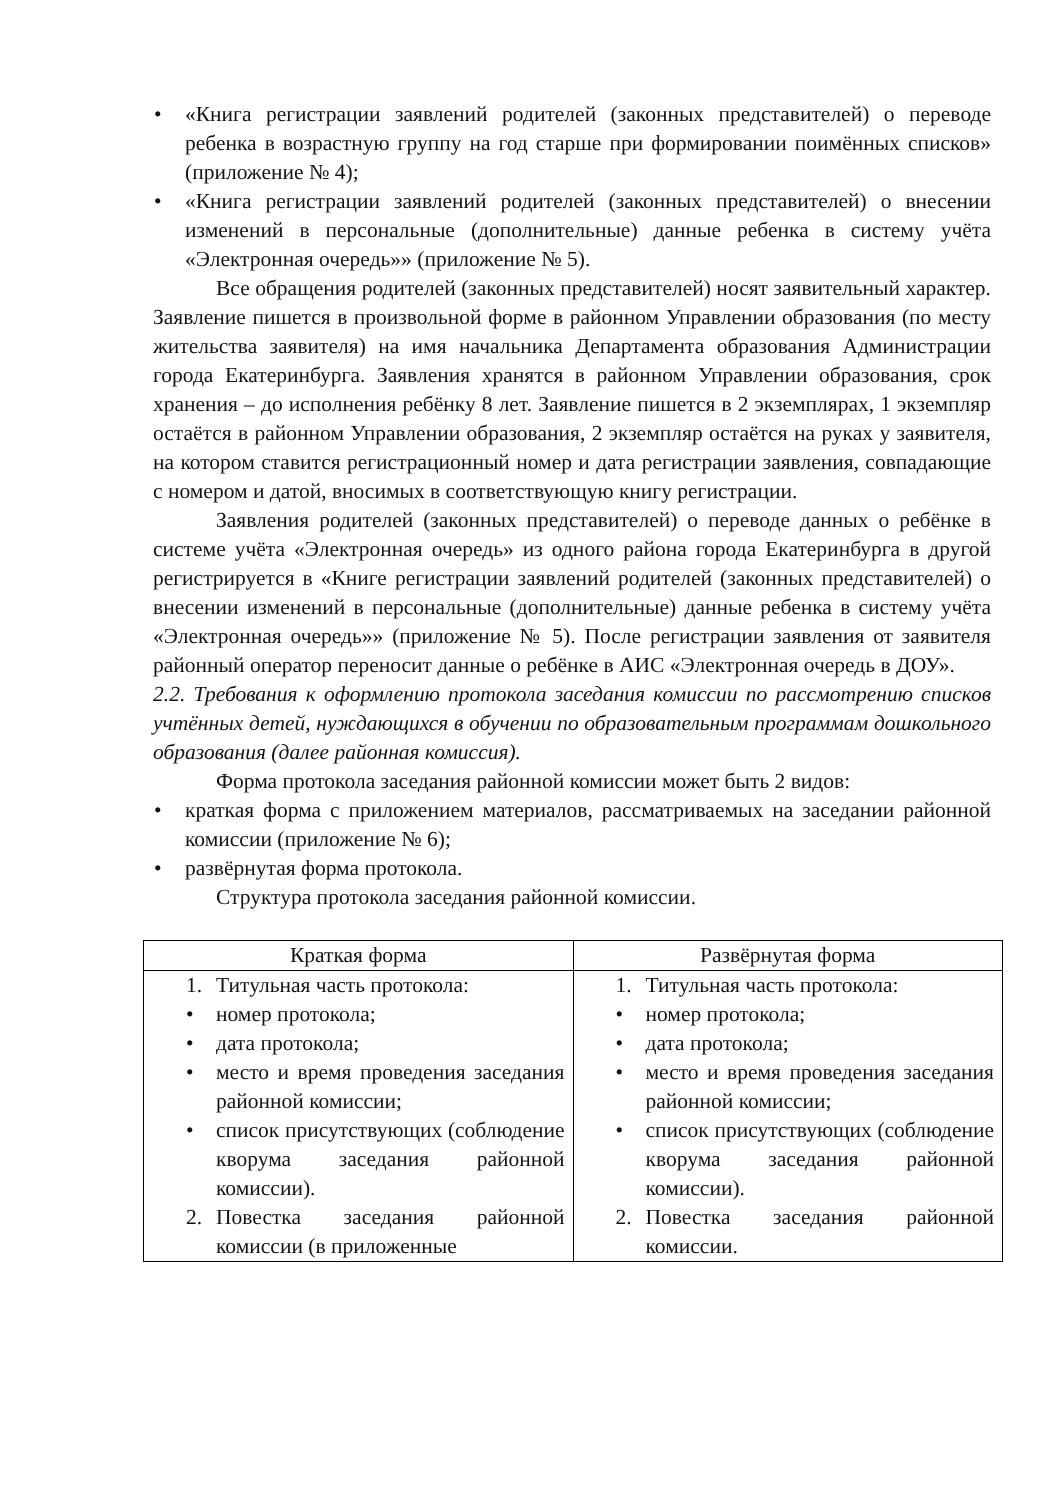• «Книга регистрации заявлений родителей (законных представителей) о переводе ребенка в возрастную группу на год старше при формировании поимённых списков» (приложение № 4);
• «Книга регистрации заявлений родителей (законных представителей) о внесении изменений в персональные (дополнительные) данные ребенка в систему учёта «Электронная очередь»» (приложение № 5).
Все обращения родителей (законных представителей) носят заявительный характер. Заявление пишется в произвольной форме в районном Управлении образования (по месту жительства заявителя) на имя начальника Департамента образования Администрации города Екатеринбурга. Заявления хранятся в районном Управлении образования, срок хранения – до исполнения ребёнку 8 лет. Заявление пишется в 2 экземплярах, 1 экземпляр остаётся в районном Управлении образования, 2 экземпляр остаётся на руках у заявителя, на котором ставится регистрационный номер и дата регистрации заявления, совпадающие с номером и датой, вносимых в соответствующую книгу регистрации.
Заявления родителей (законных представителей) о переводе данных о ребёнке в системе учёта «Электронная очередь» из одного района города Екатеринбурга в другой регистрируется в «Книге регистрации заявлений родителей (законных представителей) о внесении изменений в персональные (дополнительные) данные ребенка в систему учёта «Электронная очередь»» (приложение № 5). После регистрации заявления от заявителя районный оператор переносит данные о ребёнке в АИС «Электронная очередь в ДОУ».
2.2. Требования к оформлению протокола заседания комиссии по рассмотрению списков учтённых детей, нуждающихся в обучении по образовательным программам дошкольного образования (далее районная комиссия).
Форма протокола заседания районной комиссии может быть 2 видов:
• краткая форма с приложением материалов, рассматриваемых на заседании районной комиссии (приложение № 6);
• развёрнутая форма протокола.
Структура протокола заседания районной комиссии.
| Краткая форма | Развёрнутая форма |
| --- | --- |
| 1. Титульная часть протокола: • номер протокола; • дата протокола; • место и время проведения заседания районной комиссии; • список присутствующих (соблюдение кворума заседания районной комиссии). 2. Повестка заседания районной комиссии (в приложенные | 1. Титульная часть протокола: • номер протокола; • дата протокола; • место и время проведения заседания районной комиссии; • список присутствующих (соблюдение кворума заседания районной комиссии). 2. Повестка заседания районной комиссии. |